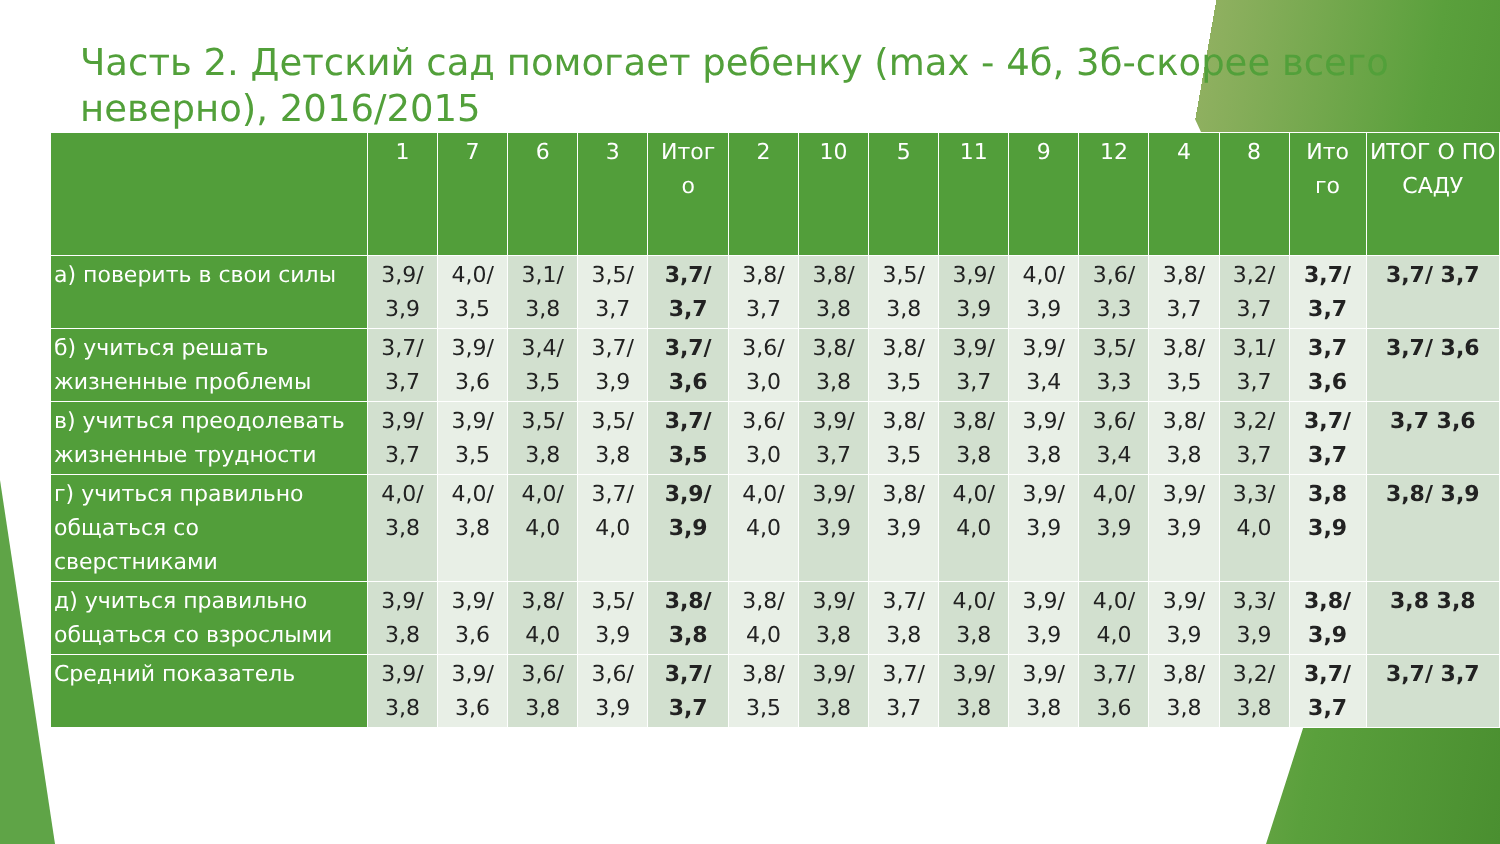Часть 2. Детский сад помогает ребенку (max - 4б, 3б-скорее всего неверно), 2016/2015
| | 1 | 7 | 6 | 3 | Итог о | 2 | 10 | 5 | 11 | 9 | 12 | 4 | 8 | Ито го | ИТОГ О ПО САДУ |
| --- | --- | --- | --- | --- | --- | --- | --- | --- | --- | --- | --- | --- | --- | --- | --- |
| а) поверить в свои силы | 3,9/ 3,9 | 4,0/ 3,5 | 3,1/ 3,8 | 3,5/ 3,7 | 3,7/ 3,7 | 3,8/ 3,7 | 3,8/ 3,8 | 3,5/ 3,8 | 3,9/ 3,9 | 4,0/ 3,9 | 3,6/ 3,3 | 3,8/ 3,7 | 3,2/ 3,7 | 3,7/ 3,7 | 3,7/ 3,7 |
| б) учиться решать жизненные проблемы | 3,7/ 3,7 | 3,9/ 3,6 | 3,4/ 3,5 | 3,7/ 3,9 | 3,7/ 3,6 | 3,6/ 3,0 | 3,8/ 3,8 | 3,8/ 3,5 | 3,9/ 3,7 | 3,9/ 3,4 | 3,5/ 3,3 | 3,8/ 3,5 | 3,1/ 3,7 | 3,7 3,6 | 3,7/ 3,6 |
| в) учиться преодолевать жизненные трудности | 3,9/ 3,7 | 3,9/ 3,5 | 3,5/ 3,8 | 3,5/ 3,8 | 3,7/ 3,5 | 3,6/ 3,0 | 3,9/ 3,7 | 3,8/ 3,5 | 3,8/ 3,8 | 3,9/ 3,8 | 3,6/ 3,4 | 3,8/ 3,8 | 3,2/ 3,7 | 3,7/ 3,7 | 3,7 3,6 |
| г) учиться правильно общаться со сверстниками | 4,0/ 3,8 | 4,0/ 3,8 | 4,0/ 4,0 | 3,7/ 4,0 | 3,9/ 3,9 | 4,0/ 4,0 | 3,9/ 3,9 | 3,8/ 3,9 | 4,0/ 4,0 | 3,9/ 3,9 | 4,0/ 3,9 | 3,9/ 3,9 | 3,3/ 4,0 | 3,8 3,9 | 3,8/ 3,9 |
| д) учиться правильно общаться со взрослыми | 3,9/ 3,8 | 3,9/ 3,6 | 3,8/ 4,0 | 3,5/ 3,9 | 3,8/ 3,8 | 3,8/ 4,0 | 3,9/ 3,8 | 3,7/ 3,8 | 4,0/ 3,8 | 3,9/ 3,9 | 4,0/ 4,0 | 3,9/ 3,9 | 3,3/ 3,9 | 3,8/ 3,9 | 3,8 3,8 |
| Средний показатель | 3,9/ 3,8 | 3,9/ 3,6 | 3,6/ 3,8 | 3,6/ 3,9 | 3,7/ 3,7 | 3,8/ 3,5 | 3,9/ 3,8 | 3,7/ 3,7 | 3,9/ 3,8 | 3,9/ 3,8 | 3,7/ 3,6 | 3,8/ 3,8 | 3,2/ 3,8 | 3,7/ 3,7 | 3,7/ 3,7 |